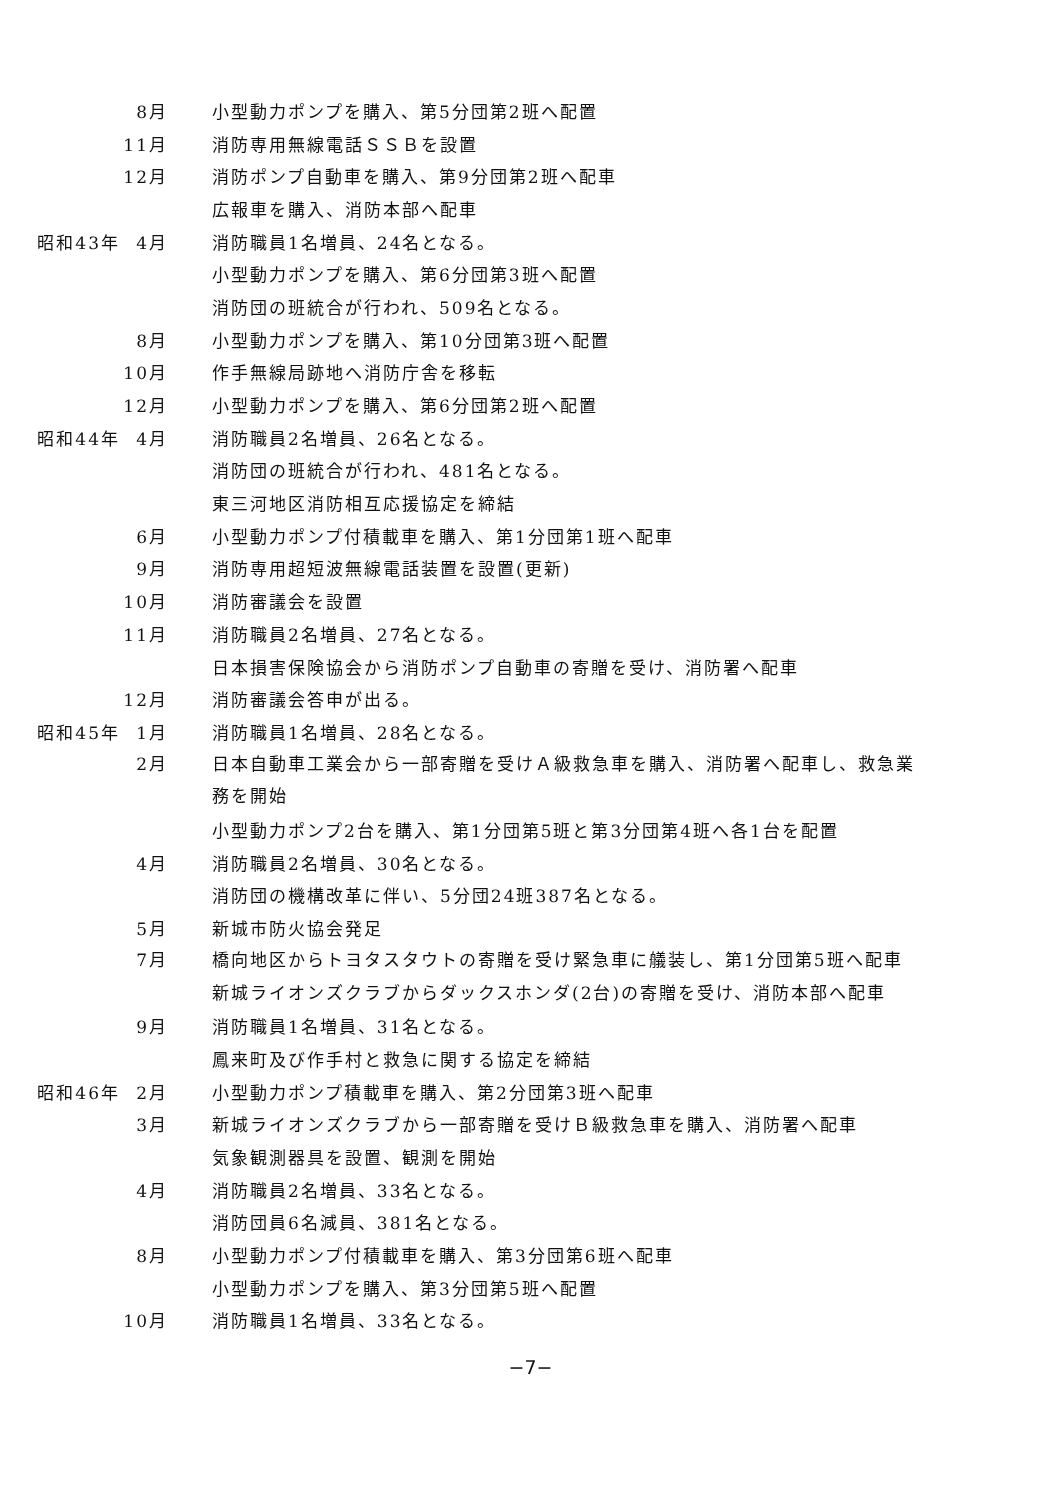8月 小型動力ポンプを購入、第5分団第2班へ配置
11月 消防専用無線電話ＳＳＢを設置
12月 消防ポンプ自動車を購入、第9分団第2班へ配車
広報車を購入、消防本部へ配車
昭和43年 4月 消防職員1名増員、24名となる。
小型動力ポンプを購入、第6分団第3班へ配置
消防団の班統合が行われ、509名となる。
8月 小型動力ポンプを購入、第10分団第3班へ配置
10月 作手無線局跡地へ消防庁舎を移転
12月 小型動力ポンプを購入、第6分団第2班へ配置
昭和44年 4月 消防職員2名増員、26名となる。
消防団の班統合が行われ、481名となる。
東三河地区消防相互応援協定を締結
6月 小型動力ポンプ付積載車を購入、第1分団第1班へ配車
9月 消防専用超短波無線電話装置を設置(更新)
10月 消防審議会を設置
11月 消防職員2名増員、27名となる。
日本損害保険協会から消防ポンプ自動車の寄贈を受け、消防署へ配車
12月 消防審議会答申が出る。
昭和45年 1月 消防職員1名増員、28名となる。
2月 日本自動車工業会から一部寄贈を受けＡ級救急車を購入、消防署へ配車し、救急業務を開始
小型動力ポンプ2台を購入、第1分団第5班と第3分団第4班へ各1台を配置
4月 消防職員2名増員、30名となる。
消防団の機構改革に伴い、5分団24班387名となる。
5月 新城市防火協会発足
7月 橋向地区からトヨタスタウトの寄贈を受け緊急車に艤装し、第1分団第5班へ配車
新城ライオンズクラブからダックスホンダ(2台)の寄贈を受け、消防本部へ配車
9月 消防職員1名増員、31名となる。
鳳来町及び作手村と救急に関する協定を締結
昭和46年 2月 小型動力ポンプ積載車を購入、第2分団第3班へ配車
3月 新城ライオンズクラブから一部寄贈を受けＢ級救急車を購入、消防署へ配車
気象観測器具を設置、観測を開始
4月 消防職員2名増員、33名となる。
消防団員6名減員、381名となる。
8月 小型動力ポンプ付積載車を購入、第3分団第6班へ配車
小型動力ポンプを購入、第3分団第5班へ配置
10月 消防職員1名増員、33名となる。
−7−